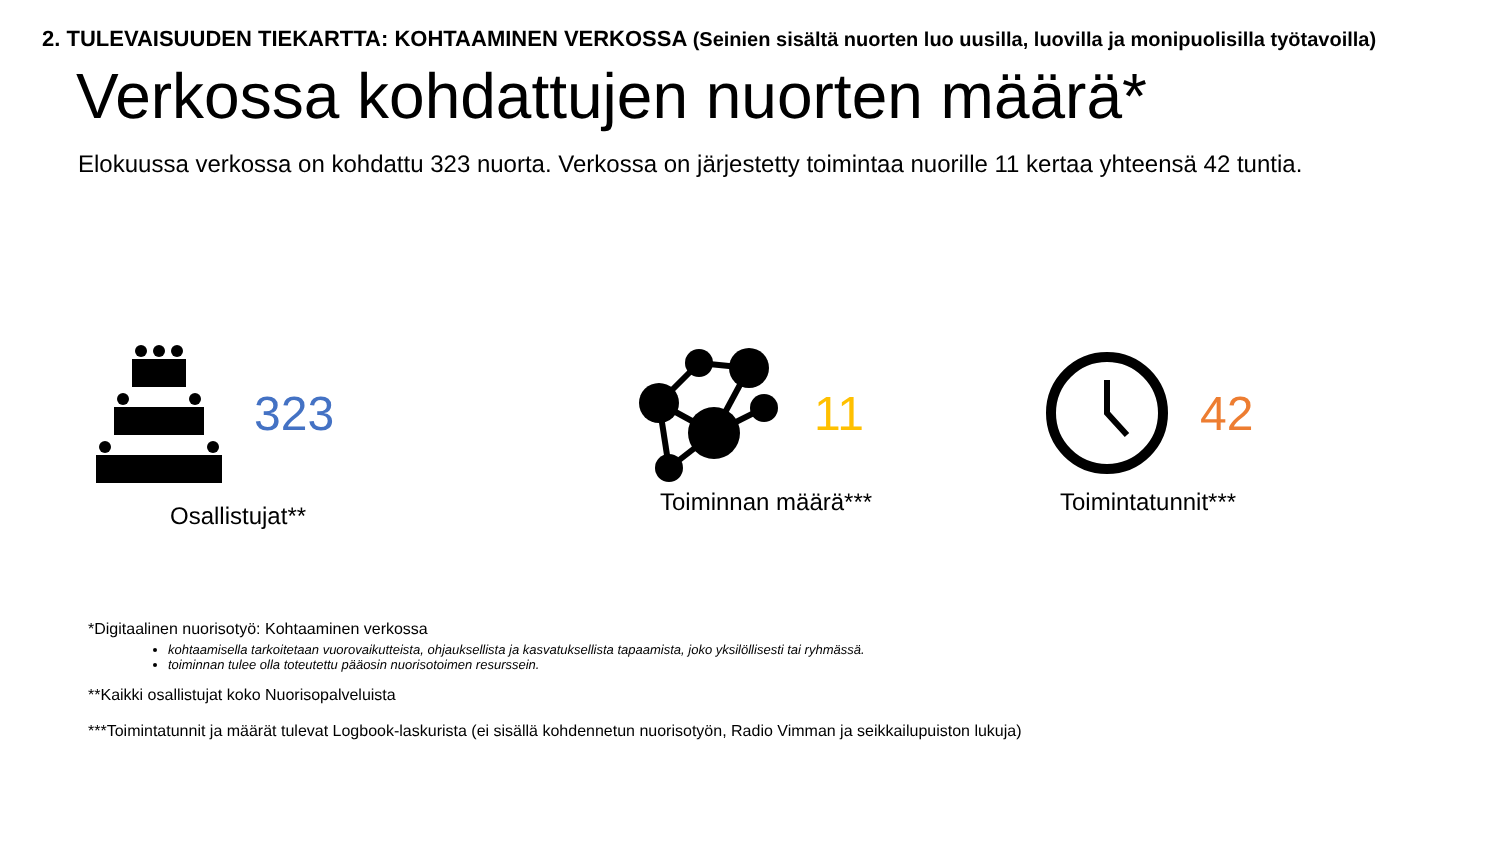2. TULEVAISUUDEN TIEKARTTA: KOHTAAMINEN VERKOSSA (Seinien sisältä nuorten luo uusilla, luovilla ja monipuolisilla työtavoilla)
Verkossa kohdattujen nuorten määrä*
Elokuussa verkossa on kohdattu 323 nuorta. Verkossa on järjestetty toimintaa nuorille 11 kertaa yhteensä 42 tuntia.
323 11 42
Osallistujat**
Toiminnan määrä*** Toimintatunnit***
*Digitaalinen nuorisotyö: Kohtaaminen verkossa
kohtaamisella tarkoitetaan vuorovaikutteista, ohjauksellista ja kasvatuksellista tapaamista, joko yksilöllisesti tai ryhmässä.
toiminnan tulee olla toteutettu pääosin nuorisotoimen resurssein.
**Kaikki osallistujat koko Nuorisopalveluista
***Toimintatunnit ja määrät tulevat Logbook-laskurista (ei sisällä kohdennetun nuorisotyön, Radio Vimman ja seikkailupuiston lukuja)